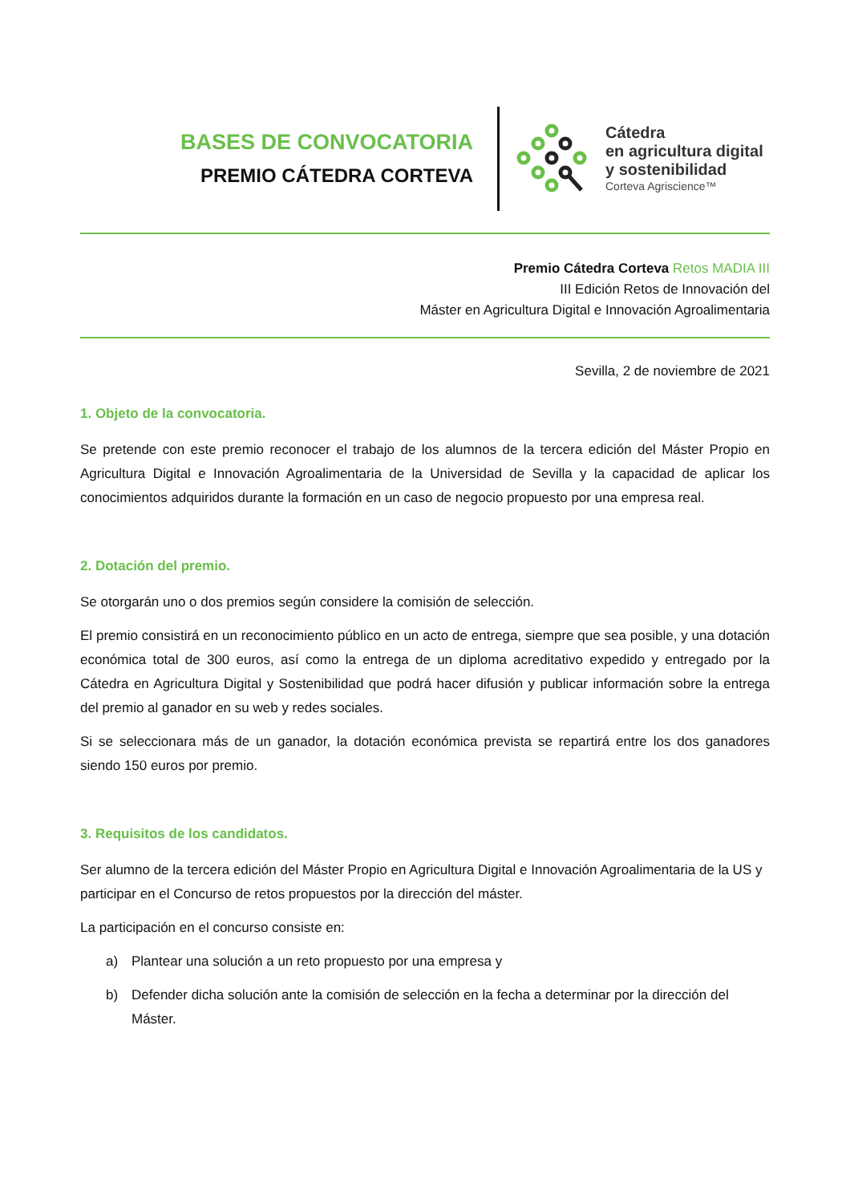BASES DE CONVOCATORIA
PREMIO CÁTEDRA CORTEVA
Cátedra
en agricultura digital
y sostenibilidad
Corteva Agriscience™
Premio Cátedra Corteva Retos MADIA III
III Edición Retos de Innovación del
Máster en Agricultura Digital e Innovación Agroalimentaria
Sevilla, 2 de noviembre de 2021
1. Objeto de la convocatoria.
Se pretende con este premio reconocer el trabajo de los alumnos de la tercera edición del Máster Propio en Agricultura Digital e Innovación Agroalimentaria de la Universidad de Sevilla y la capacidad de aplicar los conocimientos adquiridos durante la formación en un caso de negocio propuesto por una empresa real.
2. Dotación del premio.
Se otorgarán uno o dos premios según considere la comisión de selección.
El premio consistirá en un reconocimiento público en un acto de entrega, siempre que sea posible, y una dotación económica total de 300 euros, así como la entrega de un diploma acreditativo expedido y entregado por la Cátedra en Agricultura Digital y Sostenibilidad que podrá hacer difusión y publicar información sobre la entrega del premio al ganador en su web y redes sociales.
Si se seleccionara más de un ganador, la dotación económica prevista se repartirá entre los dos ganadores siendo 150 euros por premio.
3. Requisitos de los candidatos.
Ser alumno de la tercera edición del Máster Propio en Agricultura Digital e Innovación Agroalimentaria de la US y participar en el Concurso de retos propuestos por la dirección del máster.
La participación en el concurso consiste en:
a) Plantear una solución a un reto propuesto por una empresa y
b) Defender dicha solución ante la comisión de selección en la fecha a determinar por la dirección del Máster.